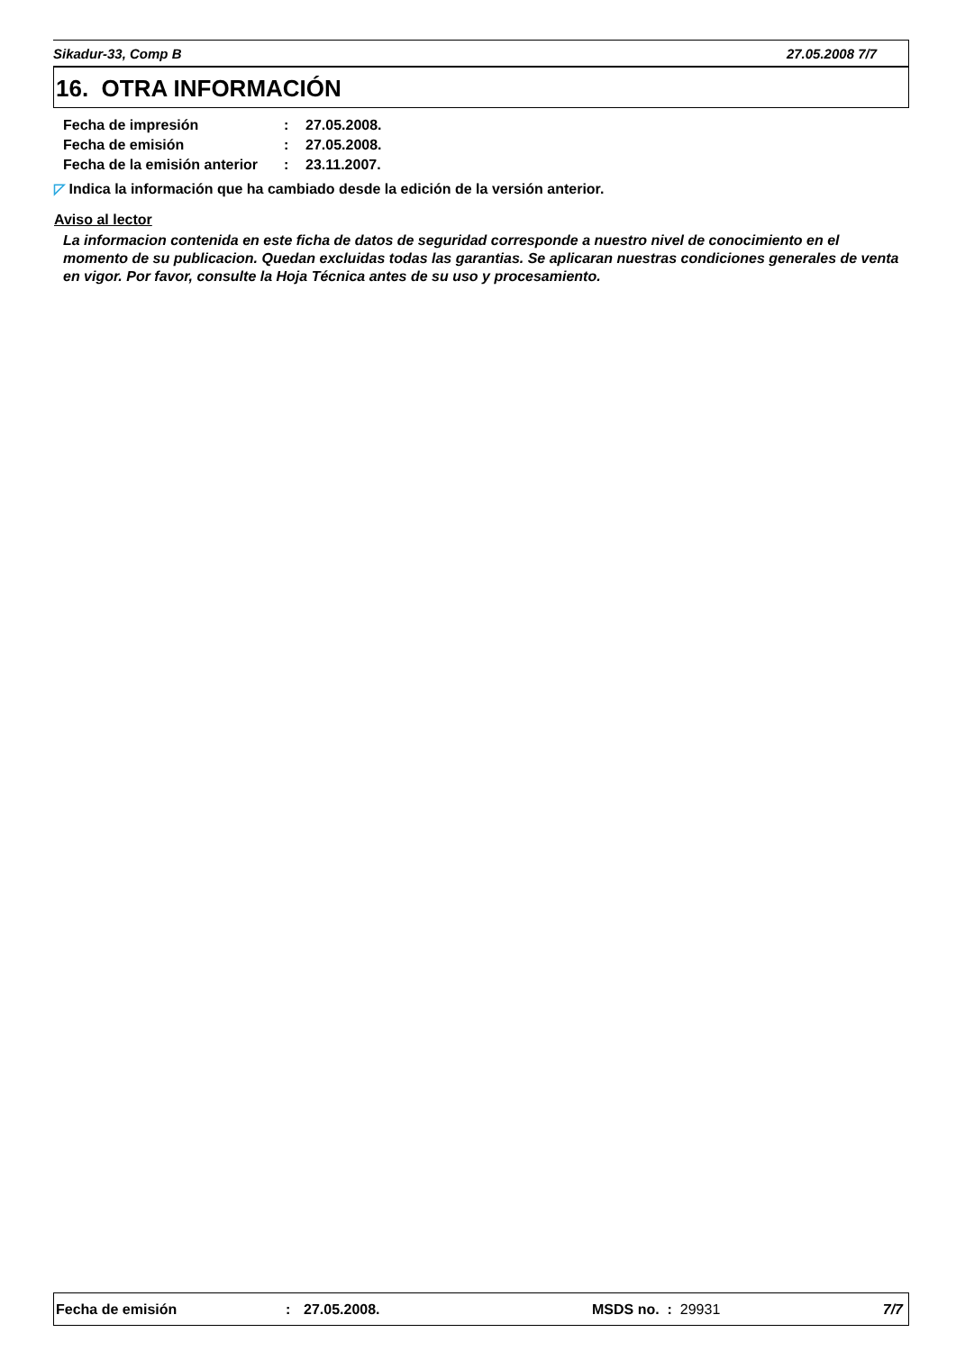Sikadur-33, Comp B 27.05.2008 7/7
16. OTRA INFORMACIÓN
| Fecha de impresión | : | 27.05.2008. |
| Fecha de emisión | : | 27.05.2008. |
| Fecha de la emisión anterior | : | 23.11.2007. |
◸ Indica la información que ha cambiado desde la edición de la versión anterior.
Aviso al lector
La informacion contenida en este ficha de datos de seguridad corresponde a nuestro nivel de conocimiento en el momento de su publicacion. Quedan excluidas todas las garantias. Se aplicaran nuestras condiciones generales de venta en vigor. Por favor, consulte la Hoja Técnica antes de su uso y procesamiento.
Fecha de emisión: 27.05.2008. MSDS no. : 29931 7/7